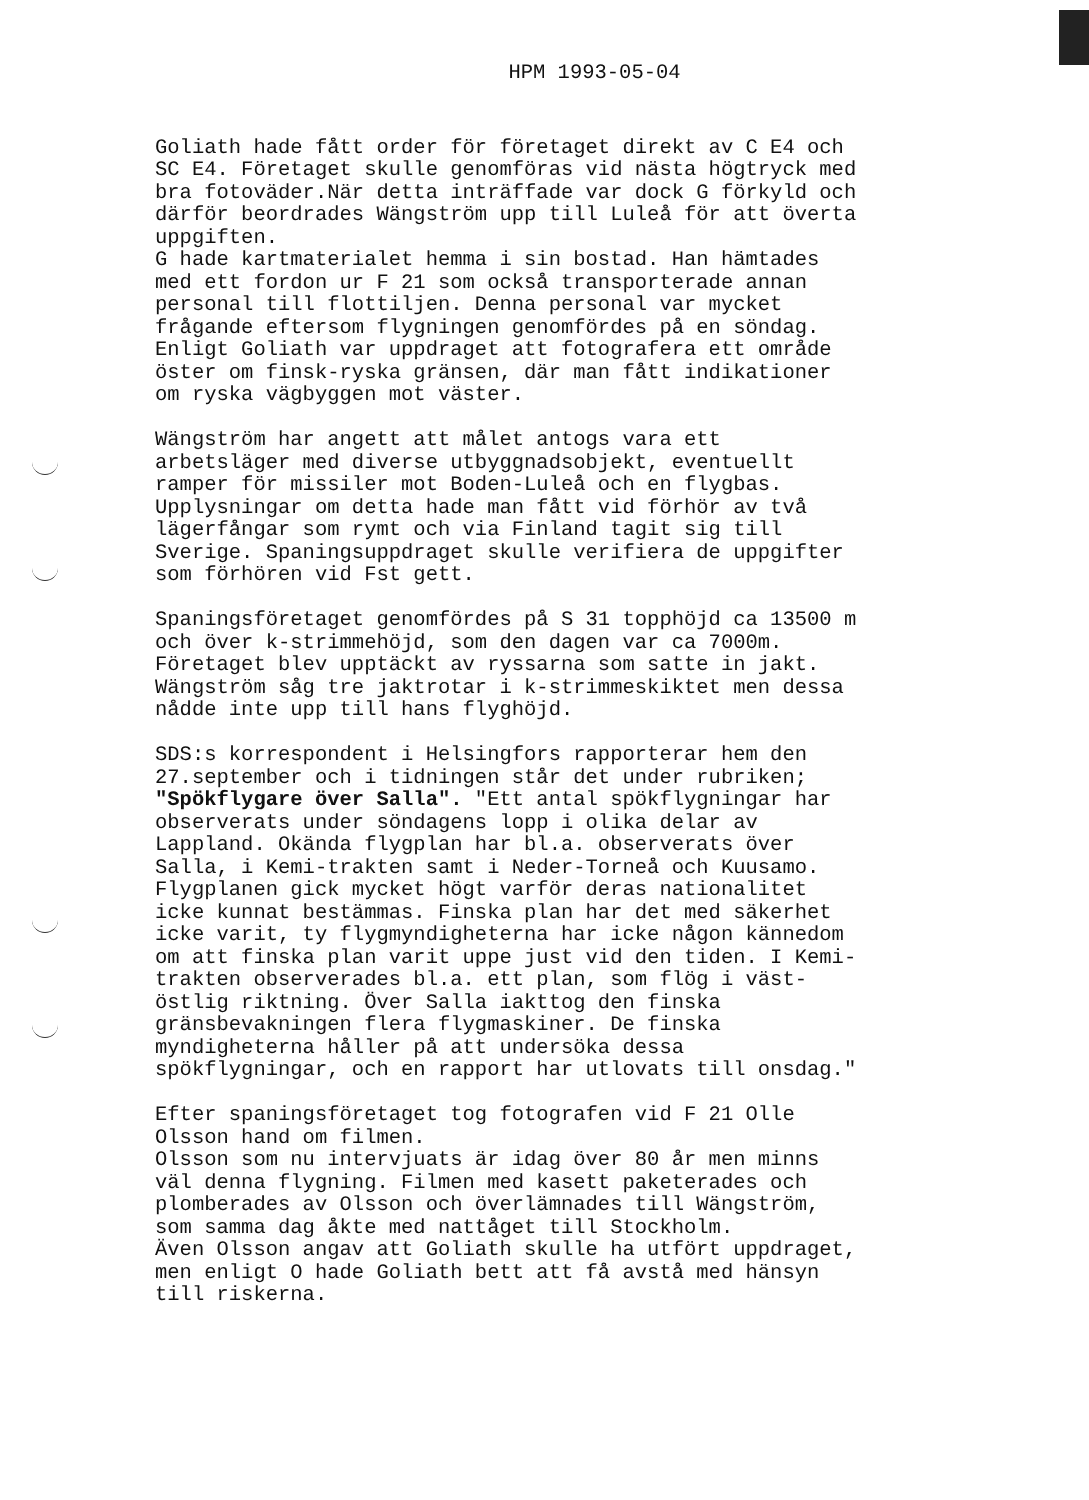HPM 1993-05-04
Goliath hade fått order för företaget direkt av C E4 och SC E4. Företaget skulle genomföras vid nästa högtryck med bra fotoväder.När detta inträffade var dock G förkyld och därför beordrades Wängström upp till Luleå för att överta uppgiften. G hade kartmaterialet hemma i sin bostad. Han hämtades med ett fordon ur F 21 som också transporterade annan personal till flottiljen. Denna personal var mycket frågande eftersom flygningen genomfördes på en söndag. Enligt Goliath var uppdraget att fotografera ett område öster om finsk-ryska gränsen, där man fått indikationer om ryska vägbyggen mot väster.
Wängström har angett att målet antogs vara ett arbetsläger med diverse utbyggnadsobjekt, eventuellt ramper för missiler mot Boden-Luleå och en flygbas. Upplysningar om detta hade man fått vid förhör av två lägerfångar som rymt och via Finland tagit sig till Sverige. Spaningsuppdraget skulle verifiera de uppgifter som förhören vid Fst gett.
Spaningsföretaget genomfördes på S 31 topphöjd ca 13500 m och över k-strimmehöjd, som den dagen var ca 7000m. Företaget blev upptäckt av ryssarna som satte in jakt. Wängström såg tre jaktrotar i k-strimmeskiktet men dessa nådde inte upp till hans flyghöjd.
SDS:s korrespondent i Helsingfors rapporterar hem den 27.september och i tidningen står det under rubriken; "Spökflygare över Salla". "Ett antal spökflygningar har observerats under söndagens lopp i olika delar av Lappland. Okända flygplan har bl.a. observerats över Salla, i Kemi-trakten samt i Neder-Torneå och Kuusamo. Flygplanen gick mycket högt varför deras nationalitet icke kunnat bestämmas. Finska plan har det med säkerhet icke varit, ty flygmyndigheterna har icke någon kännedom om att finska plan varit uppe just vid den tiden. I Kemi- trakten observerades bl.a. ett plan, som flög i väst- östlig riktning. Över Salla iakttog den finska gränsbevakningen flera flygmaskiner. De finska myndigheterna håller på att undersöka dessa spökflygningar, och en rapport har utlovats till onsdag."
Efter spaningsföretaget tog fotografen vid F 21 Olle Olsson hand om filmen. Olsson som nu intervjuats är idag över 80 år men minns väl denna flygning. Filmen med kasett paketerades och plomberades av Olsson och överlämnades till Wängström, som samma dag åkte med nattåget till Stockholm. Även Olsson angav att Goliath skulle ha utfört uppdraget, men enligt O hade Goliath bett att få avstå med hänsyn till riskerna.